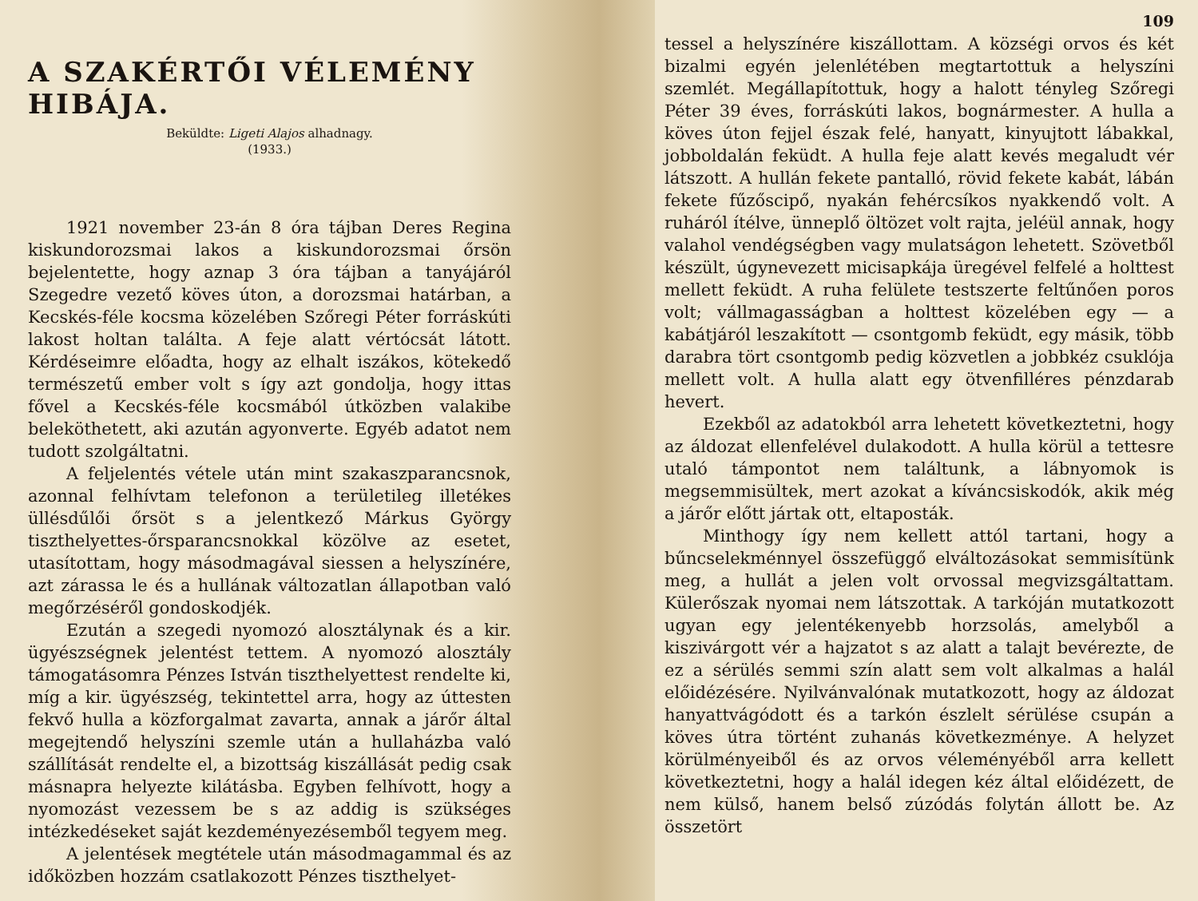A SZAKÉRTŐI VÉLEMÉNY HIBÁJA.
Beküldte: Ligeti Alajos alhadnagy.
(1933.)
1921 november 23-án 8 óra tájban Deres Regina kiskundorozsmai lakos a kiskundorozsmai őrsön bejelentette, hogy aznap 3 óra tájban a tanyájáról Szegedre vezető köves úton, a dorozsmai határban, a Kecskés-féle kocsma közelében Szőregi Péter forráskúti lakost holtan találta. A feje alatt vértócsát látott. Kérdéseimre előadta, hogy az elhalt iszákos, kötekedő természetű ember volt s így azt gondolja, hogy ittas fővel a Kecskés-féle kocsmából útközben valakibe beleköthetett, aki azután agyonverte. Egyéb adatot nem tudott szolgáltatni.
A feljelentés vétele után mint szakaszparancsnok, azonnal felhívtam telefonon a területileg illetékes üllésdűlői őrsöt s a jelentkező Márkus György tiszthelyettes-őrsparancsnokkal közölve az esetet, utasítottam, hogy másodmagával siessen a helyszínére, azt zárassa le és a hullának változatlan állapotban való megőrzéséről gondoskodjék.
Ezután a szegedi nyomozó alosztálynak és a kir. ügyészségnek jelentést tettem. A nyomozó alosztály támogatásomra Pénzes István tiszthelyettest rendelte ki, míg a kir. ügyészség, tekintettel arra, hogy az úttesten fekvő hulla a közforgalmat zavarta, annak a járőr által megejtendő helyszíni szemle után a hullaházba való szállítását rendelte el, a bizottság kiszállását pedig csak másnapra helyezte kilátásba. Egyben felhívott, hogy a nyomozást vezessem be s az addig is szükséges intézkedéseket saját kezdeményezésemből tegyem meg.
A jelentések megtétele után másodmagammal és az időközben hozzám csatlakozott Pénzes tiszthelyet-
109
tessel a helyszínére kiszállottam. A községi orvos és két bizalmi egyén jelenlétében megtartottuk a helyszíni szemlét. Megállapítottuk, hogy a halott tényleg Szőregi Péter 39 éves, forráskúti lakos, bognármester. A hulla a köves úton fejjel észak felé, hanyatt, kinyujtott lábakkal, jobboldalán feküdt. A hulla feje alatt kevés megaludt vér látszott. A hullán fekete pantalló, rövid fekete kabát, lábán fekete fűzőscipő, nyakán fehércsíkos nyakkendő volt. A ruháról ítélve, ünneplő öltözet volt rajta, jeléül annak, hogy valahol vendégségben vagy mulatságon lehetett. Szövetből készült, úgynevezett micisapkája üregével felfelé a holttest mellett feküdt. A ruha felülete testszerte feltűnően poros volt; vállmagasságban a holttest közelében egy — a kabátjáról leszakított — csontgomb feküdt, egy másik, több darabra tört csontgomb pedig közvetlen a jobbkéz csuklója mellett volt. A hulla alatt egy ötvenfilléres pénzdarab hevert.
Ezekből az adatokból arra lehetett következtetni, hogy az áldozat ellenfelével dulakodott. A hulla körül a tettesre utaló támpontot nem találtunk, a lábnyomok is megsemmisültek, mert azokat a kíváncsiskodók, akik még a járőr előtt jártak ott, eltaposták.
Minthogy így nem kellett attól tartani, hogy a bűncselekménnyel összefüggő elváltozásokat semmisítünk meg, a hullát a jelen volt orvossal megvizsgáltattam. Külerőszak nyomai nem látszottak. A tarkóján mutatkozott ugyan egy jelentékenyebb horzsolás, amelyből a kiszivárgott vér a hajzatot s az alatt a talajt bevérezte, de ez a sérülés semmi szín alatt sem volt alkalmas a halál előidézésére. Nyilvánvalónak mutatkozott, hogy az áldozat hanyattvágódott és a tarkón észlelt sérülése csupán a köves útra történt zuhanás következménye. A helyzet körülményeiből és az orvos véleményéből arra kellett következtetni, hogy a halál idegen kéz által előidézett, de nem külső, hanem belső zúzódás folytán állott be. Az összetört